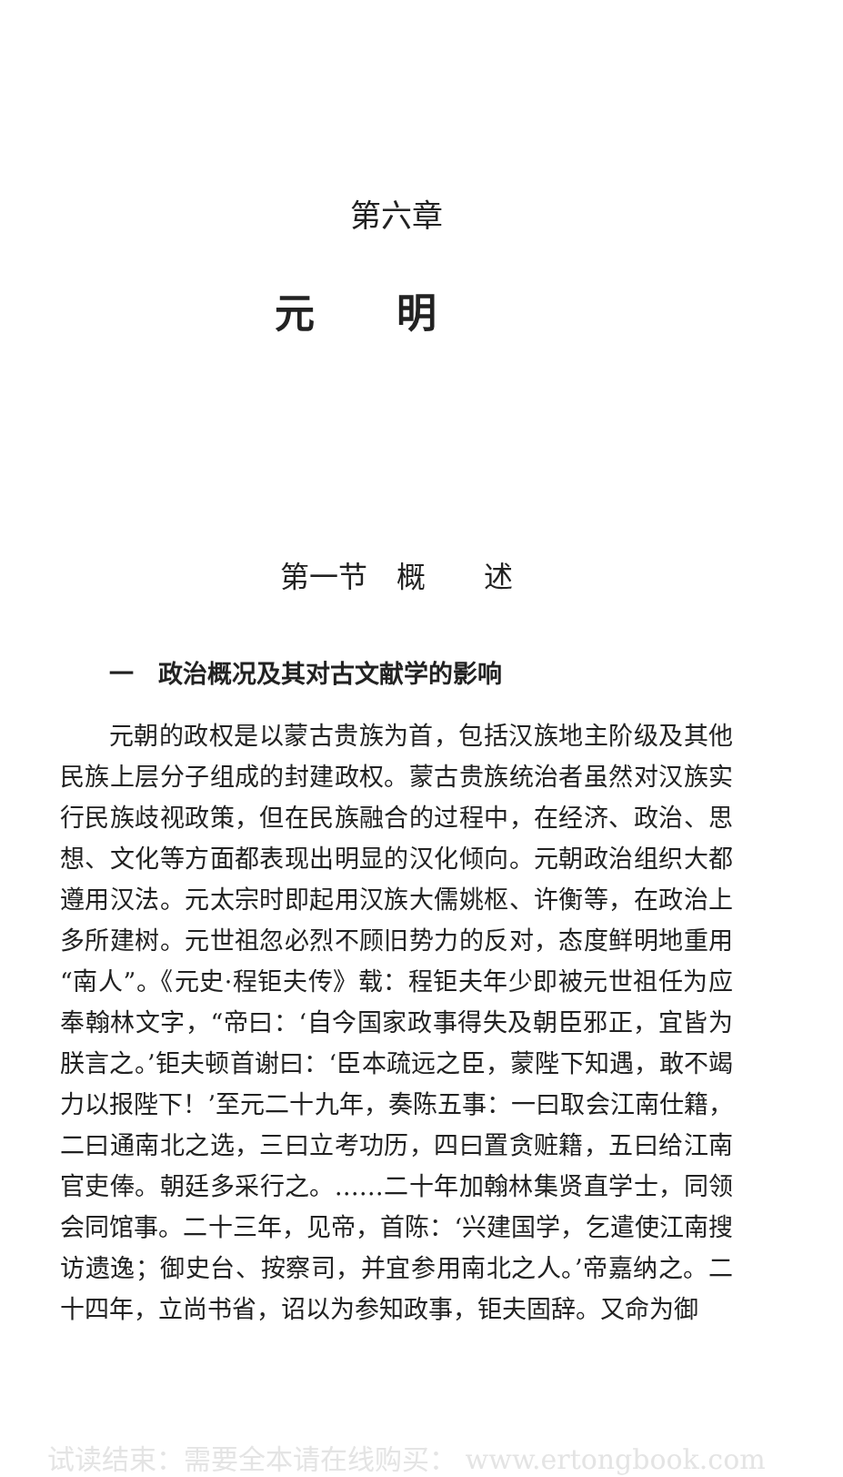第六章
元明
第一节　概　　述
一　政治概况及其对古文献学的影响
元朝的政权是以蒙古贵族为首，包括汉族地主阶级及其他民族上层分子组成的封建政权。蒙古贵族统治者虽然对汉族实行民族歧视政策，但在民族融合的过程中，在经济、政治、思想、文化等方面都表现出明显的汉化倾向。元朝政治组织大都遵用汉法。元太宗时即起用汉族大儒姚枢、许衡等，在政治上多所建树。元世祖忽必烈不顾旧势力的反对，态度鲜明地重用“南人”。《元史·程钜夫传》载：程钜夫年少即被元世祖任为应奉翰林文字，“帝曰：‘自今国家政事得失及朝臣邪正，宜皆为朕言之。’钜夫顿首谢曰：‘臣本疏远之臣，蒙陛下知遇，敢不竭力以报陛下！’至元二十九年，奏陈五事：一曰取会江南仕籍，二曰通南北之选，三曰立考功历，四曰置贪赃籍，五曰给江南官吏俸。朝廷多采行之。……二十年加翰林集贤直学士，同领会同馆事。二十三年，见帝，首陈：‘兴建国学，乞遣使江南搜访遗逸；御史台、按察司，并宜参用南北之人。’帝嘉纳之。二十四年，立尚书省，诏以为参知政事，钜夫固辞。又命为御
试读结束：需要全本请在线购买： www.ertongbook.com